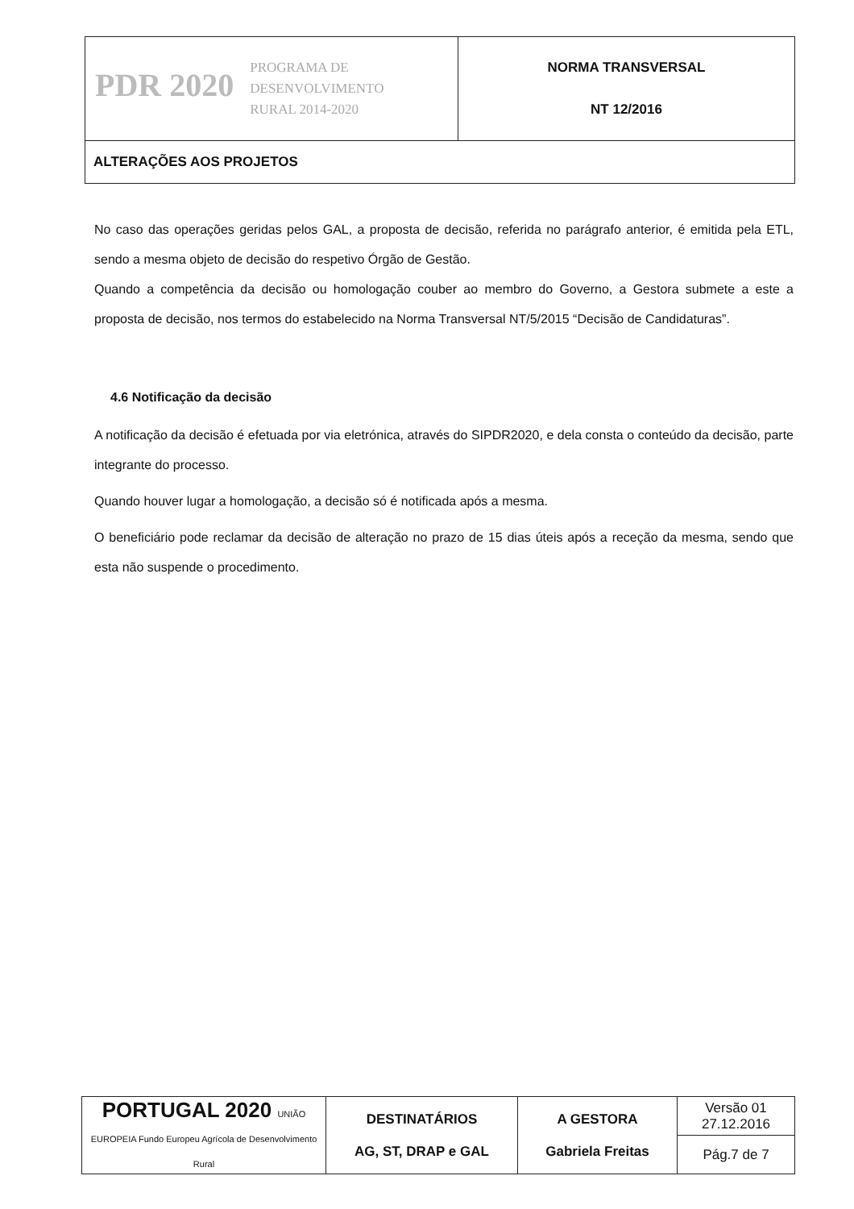| PDR 2020 PROGRAMA DE DESENVOLVIMENTO RURAL 2014-2020 | NORMA TRANSVERSAL NT 12/2016 |
| ALTERAÇÕES AOS PROJETOS | |
No caso das operações geridas pelos GAL, a proposta de decisão, referida no parágrafo anterior, é emitida pela ETL, sendo a mesma objeto de decisão do respetivo Órgão de Gestão.
Quando a competência da decisão ou homologação couber ao membro do Governo, a Gestora submete a este a proposta de decisão, nos termos do estabelecido na Norma Transversal NT/5/2015 “Decisão de Candidaturas”.
4.6 Notificação da decisão
A notificação da decisão é efetuada por via eletrónica, através do SIPDR2020, e dela consta o conteúdo da decisão, parte integrante do processo.
Quando houver lugar a homologação, a decisão só é notificada após a mesma.
O beneficiário pode reclamar da decisão de alteração no prazo de 15 dias úteis após a receção da mesma, sendo que esta não suspende o procedimento.
| PORTUGAL 2020 UNIÃO EUROPEIA Fundo Europeu Agrícola de Desenvolvimento Rural | DESTINATÁRIOS AG, ST, DRAP e GAL | A GESTORA Gabriela Freitas | Versão 01 27.12.2016 |
| | | | Pág.7 de 7 |